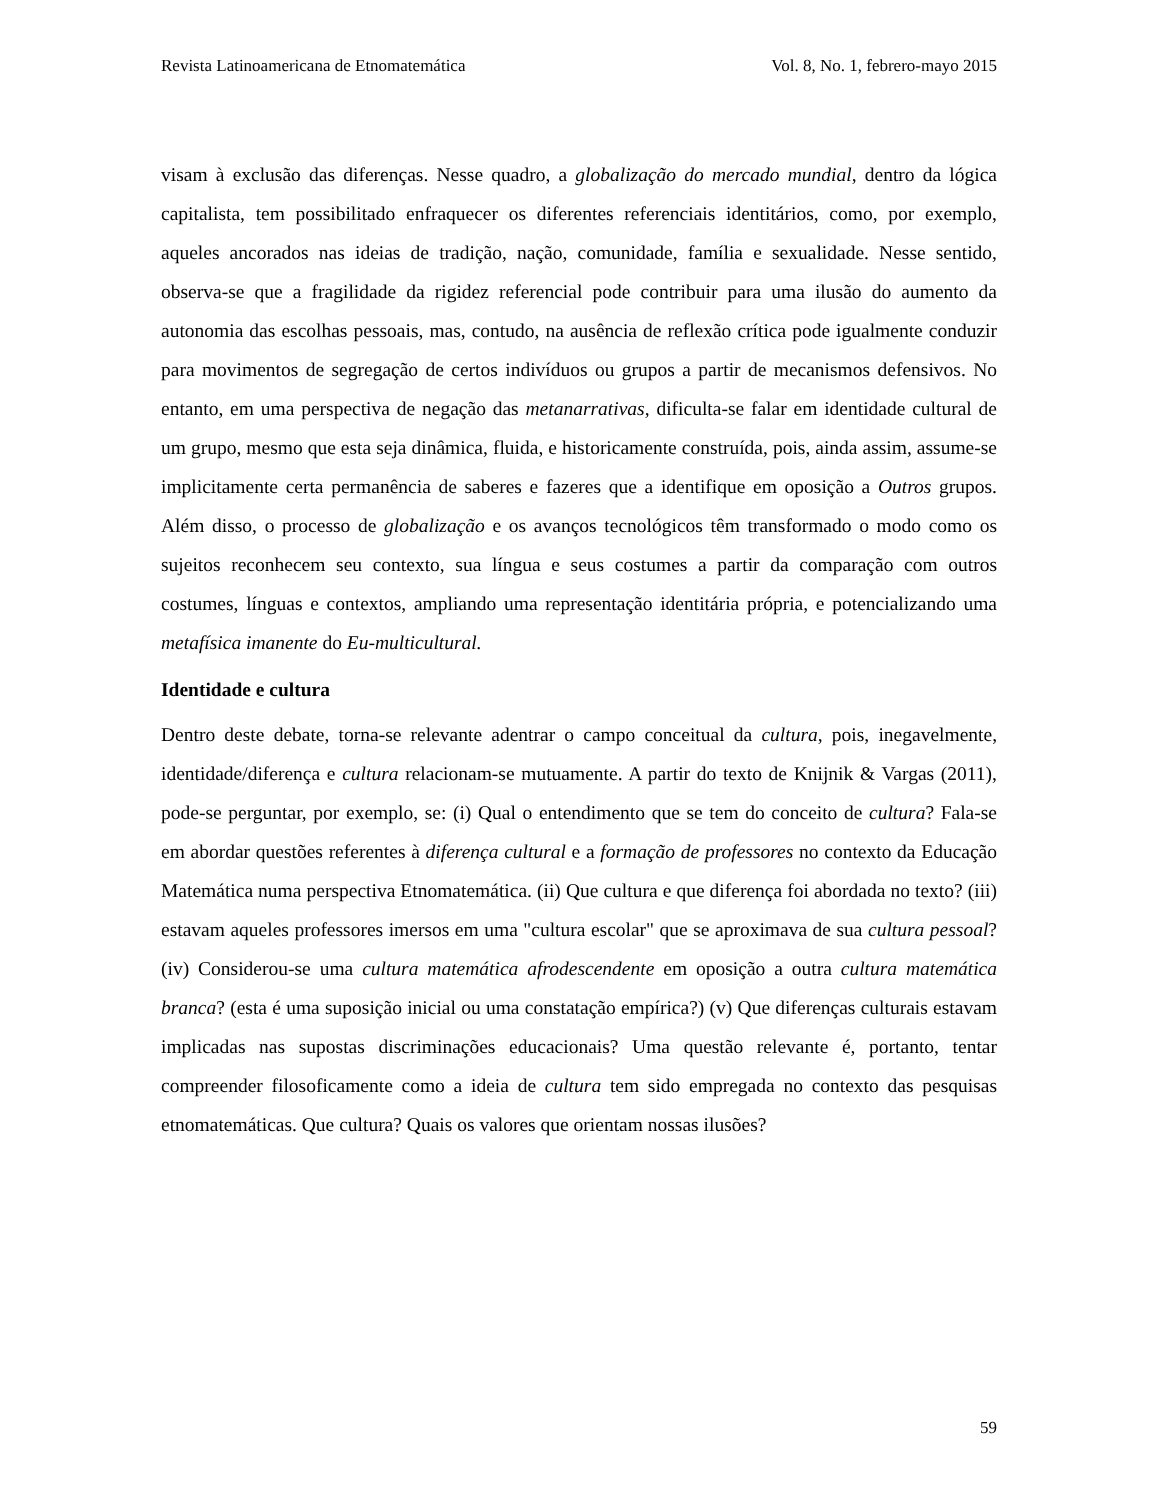Revista Latinoamericana de Etnomatemática Vol. 8, No. 1, febrero-mayo 2015
visam à exclusão das diferenças. Nesse quadro, a globalização do mercado mundial, dentro da lógica capitalista, tem possibilitado enfraquecer os diferentes referenciais identitários, como, por exemplo, aqueles ancorados nas ideias de tradição, nação, comunidade, família e sexualidade. Nesse sentido, observa-se que a fragilidade da rigidez referencial pode contribuir para uma ilusão do aumento da autonomia das escolhas pessoais, mas, contudo, na ausência de reflexão crítica pode igualmente conduzir para movimentos de segregação de certos indivíduos ou grupos a partir de mecanismos defensivos. No entanto, em uma perspectiva de negação das metanarrativas, dificulta-se falar em identidade cultural de um grupo, mesmo que esta seja dinâmica, fluida, e historicamente construída, pois, ainda assim, assume-se implicitamente certa permanência de saberes e fazeres que a identifique em oposição a Outros grupos. Além disso, o processo de globalização e os avanços tecnológicos têm transformado o modo como os sujeitos reconhecem seu contexto, sua língua e seus costumes a partir da comparação com outros costumes, línguas e contextos, ampliando uma representação identitária própria, e potencializando uma metafísica imanente do Eu-multicultural.
Identidade e cultura
Dentro deste debate, torna-se relevante adentrar o campo conceitual da cultura, pois, inegavelmente, identidade/diferença e cultura relacionam-se mutuamente. A partir do texto de Knijnik & Vargas (2011), pode-se perguntar, por exemplo, se: (i) Qual o entendimento que se tem do conceito de cultura? Fala-se em abordar questões referentes à diferença cultural e a formação de professores no contexto da Educação Matemática numa perspectiva Etnomatemática. (ii) Que cultura e que diferença foi abordada no texto? (iii) estavam aqueles professores imersos em uma "cultura escolar" que se aproximava de sua cultura pessoal? (iv) Considerou-se uma cultura matemática afrodescendente em oposição a outra cultura matemática branca? (esta é uma suposição inicial ou uma constatação empírica?) (v) Que diferenças culturais estavam implicadas nas supostas discriminações educacionais? Uma questão relevante é, portanto, tentar compreender filosoficamente como a ideia de cultura tem sido empregada no contexto das pesquisas etnomatemáticas. Que cultura? Quais os valores que orientam nossas ilusões?
59